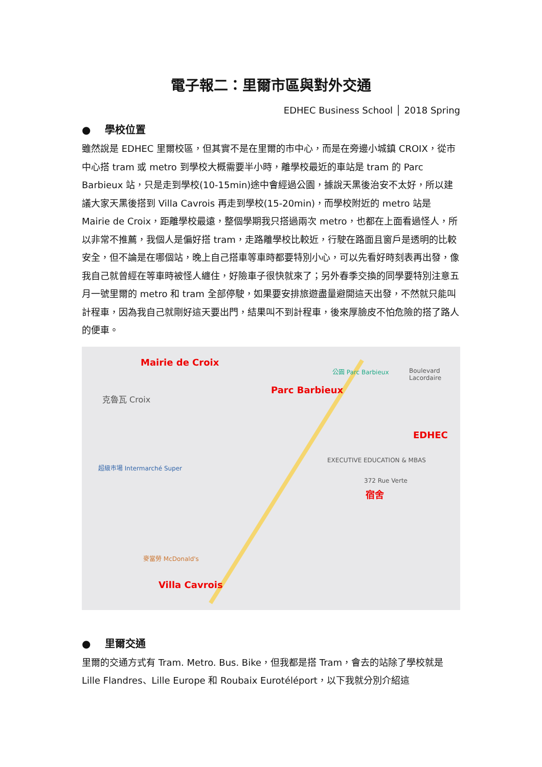電子報二：里爾市區與對外交通
EDHEC Business School │ 2018 Spring
● 學校位置
雖然說是 EDHEC 里爾校區，但其實不是在里爾的市中心，而是在旁邊小城鎮 CROIX，從市中心搭 tram 或 metro 到學校大概需要半小時，離學校最近的車站是 tram 的 Parc Barbieux 站，只是走到學校(10-15min)途中會經過公園，據說天黑後治安不太好，所以建議大家天黑後搭到 Villa Cavrois 再走到學校(15-20min)，而學校附近的 metro 站是 Mairie de Croix，距離學校最遠，整個學期我只搭過兩次 metro，也都在上面看過怪人，所以非常不推薦，我個人是偏好搭 tram，走路離學校比較近，行駛在路面且窗戶是透明的比較安全，但不論是在哪個站，晚上自己搭車等車時都要特別小心，可以先看好時刻表再出發，像我自己就曾經在等車時被怪人纏住，好險車子很快就來了；另外春季交換的同學要特別注意五月一號里爾的 metro 和 tram 全部停駛，如果要安排旅遊盡量避開這天出發，不然就只能叫計程車，因為我自己就剛好這天要出門，結果叫不到計程車，後來厚臉皮不怕危險的搭了路人的便車。
Mairie de Croix
克魯瓦 Croix
公園 Parc Barbieux
Parc Barbieux
Boulevard Lacordaire
EDHEC
EXECUTIVE EDUCATION & MBAS
372 Rue Verte
宿舍
超級市場 Intermarché Super
麥當勞 McDonald's
Villa Cavrois
● 里爾交通
里爾的交通方式有 Tram. Metro. Bus. Bike，但我都是搭 Tram，會去的站除了學校就是 Lille Flandres、Lille Europe 和 Roubaix Eurotéléport，以下我就分別介紹這